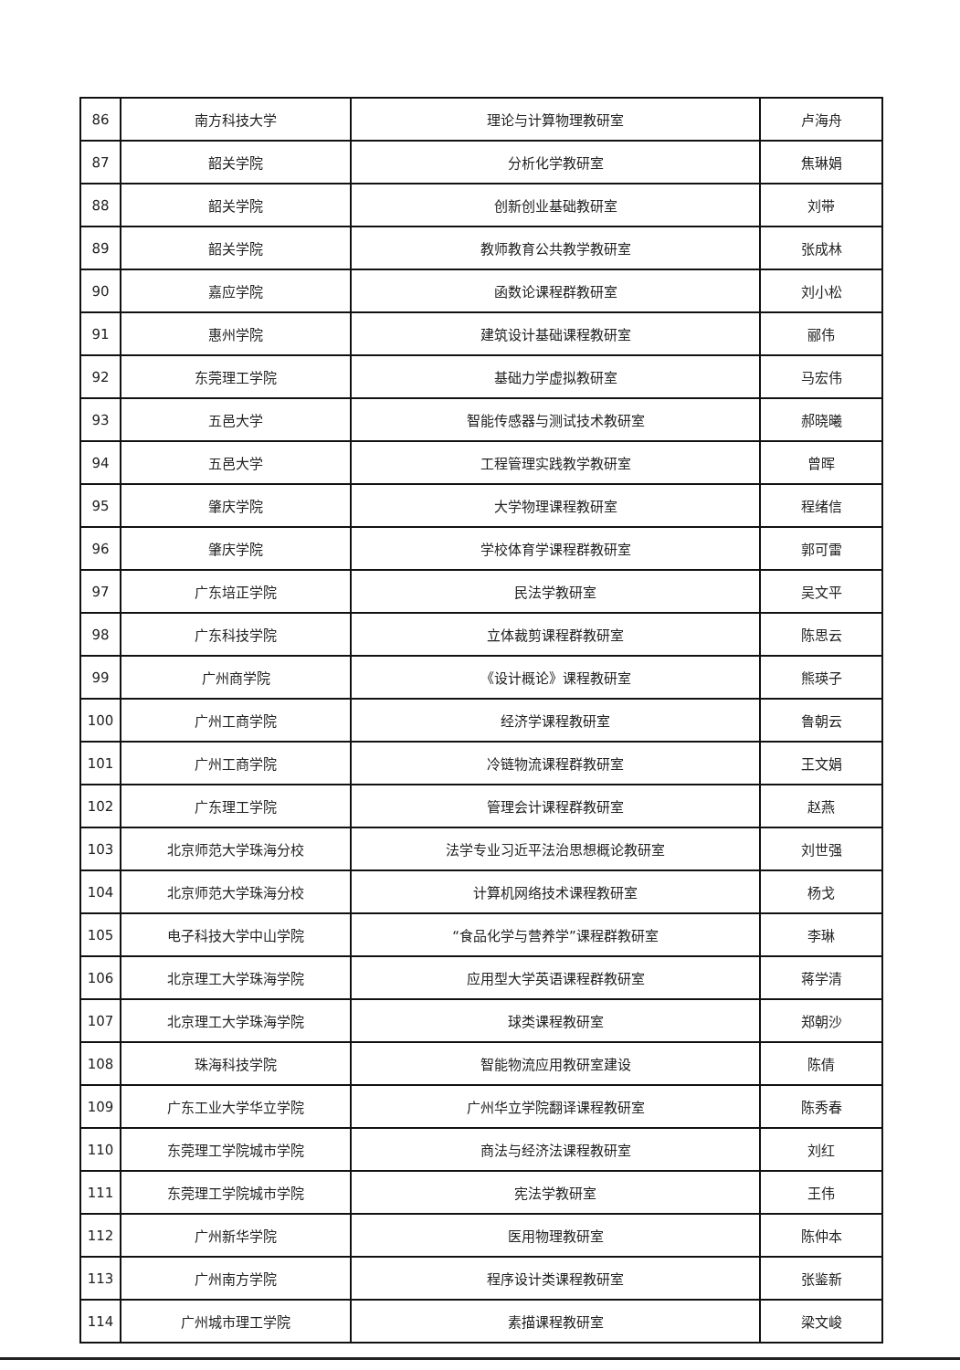| 86 | 南方科技大学 | 理论与计算物理教研室 | 卢海舟 |
| 87 | 韶关学院 | 分析化学教研室 | 焦琳娟 |
| 88 | 韶关学院 | 创新创业基础教研室 | 刘带 |
| 89 | 韶关学院 | 教师教育公共教学教研室 | 张成林 |
| 90 | 嘉应学院 | 函数论课程群教研室 | 刘小松 |
| 91 | 惠州学院 | 建筑设计基础课程教研室 | 郦伟 |
| 92 | 东莞理工学院 | 基础力学虚拟教研室 | 马宏伟 |
| 93 | 五邑大学 | 智能传感器与测试技术教研室 | 郝晓曦 |
| 94 | 五邑大学 | 工程管理实践教学教研室 | 曾晖 |
| 95 | 肇庆学院 | 大学物理课程教研室 | 程绪信 |
| 96 | 肇庆学院 | 学校体育学课程群教研室 | 郭可雷 |
| 97 | 广东培正学院 | 民法学教研室 | 吴文平 |
| 98 | 广东科技学院 | 立体裁剪课程群教研室 | 陈思云 |
| 99 | 广州商学院 | 《设计概论》课程教研室 | 熊瑛子 |
| 100 | 广州工商学院 | 经济学课程教研室 | 鲁朝云 |
| 101 | 广州工商学院 | 冷链物流课程群教研室 | 王文娟 |
| 102 | 广东理工学院 | 管理会计课程群教研室 | 赵燕 |
| 103 | 北京师范大学珠海分校 | 法学专业习近平法治思想概论教研室 | 刘世强 |
| 104 | 北京师范大学珠海分校 | 计算机网络技术课程教研室 | 杨戈 |
| 105 | 电子科技大学中山学院 | “食品化学与营养学”课程群教研室 | 李琳 |
| 106 | 北京理工大学珠海学院 | 应用型大学英语课程群教研室 | 蒋学清 |
| 107 | 北京理工大学珠海学院 | 球类课程教研室 | 郑朝沙 |
| 108 | 珠海科技学院 | 智能物流应用教研室建设 | 陈倩 |
| 109 | 广东工业大学华立学院 | 广州华立学院翻译课程教研室 | 陈秀春 |
| 110 | 东莞理工学院城市学院 | 商法与经济法课程教研室 | 刘红 |
| 111 | 东莞理工学院城市学院 | 宪法学教研室 | 王伟 |
| 112 | 广州新华学院 | 医用物理教研室 | 陈仲本 |
| 113 | 广州南方学院 | 程序设计类课程教研室 | 张鉴新 |
| 114 | 广州城市理工学院 | 素描课程教研室 | 梁文峻 |